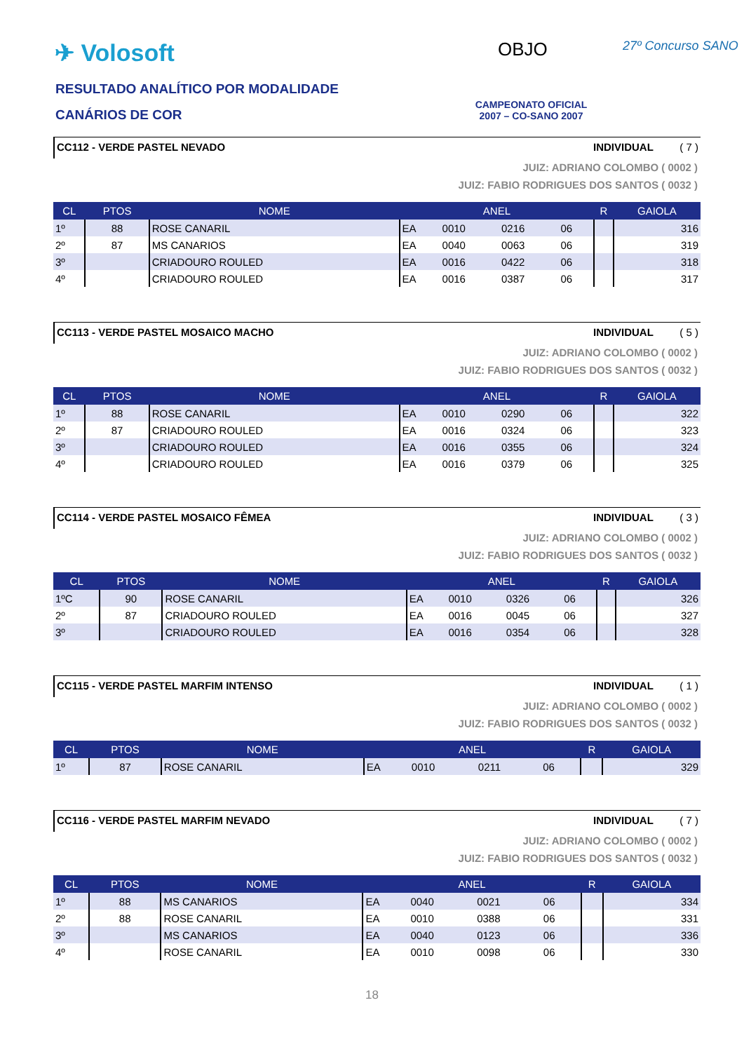✈ Volosoft
RESULTADO ANALÍTICO POR MODALIDADE
CANÁRIOS DE COR
OBJO 27º Concurso SANO
CAMPEONATO OFICIAL
2007 – CO-SANO 2007
CC112 - VERDE PASTEL NEVADO INDIVIDUAL ( 7 )
JUIZ: ADRIANO COLOMBO ( 0002 )
JUIZ: FABIO RODRIGUES DOS SANTOS ( 0032 )
| CL | PTOS | NOME | ANEL | | | | R | GAIOLA |
| --- | --- | --- | --- | --- | --- | --- | --- | --- |
| 1º | 88 | ROSE CANARIL | EA | 0010 | 0216 | 06 | | 316 |
| 2º | 87 | MS CANARIOS | EA | 0040 | 0063 | 06 | | 319 |
| 3º | | CRIADOURO ROULED | EA | 0016 | 0422 | 06 | | 318 |
| 4º | | CRIADOURO ROULED | EA | 0016 | 0387 | 06 | | 317 |
CC113 - VERDE PASTEL MOSAICO MACHO INDIVIDUAL ( 5 )
JUIZ: ADRIANO COLOMBO ( 0002 )
JUIZ: FABIO RODRIGUES DOS SANTOS ( 0032 )
| CL | PTOS | NOME | ANEL | | | | R | GAIOLA |
| --- | --- | --- | --- | --- | --- | --- | --- | --- |
| 1º | 88 | ROSE CANARIL | EA | 0010 | 0290 | 06 | | 322 |
| 2º | 87 | CRIADOURO ROULED | EA | 0016 | 0324 | 06 | | 323 |
| 3º | | CRIADOURO ROULED | EA | 0016 | 0355 | 06 | | 324 |
| 4º | | CRIADOURO ROULED | EA | 0016 | 0379 | 06 | | 325 |
CC114 - VERDE PASTEL MOSAICO FÊMEA INDIVIDUAL ( 3 )
JUIZ: ADRIANO COLOMBO ( 0002 )
JUIZ: FABIO RODRIGUES DOS SANTOS ( 0032 )
| CL | PTOS | NOME | ANEL | | | | R | GAIOLA |
| --- | --- | --- | --- | --- | --- | --- | --- | --- |
| 1ºC | 90 | ROSE CANARIL | EA | 0010 | 0326 | 06 | | 326 |
| 2º | 87 | CRIADOURO ROULED | EA | 0016 | 0045 | 06 | | 327 |
| 3º | | CRIADOURO ROULED | EA | 0016 | 0354 | 06 | | 328 |
CC115 - VERDE PASTEL MARFIM INTENSO INDIVIDUAL ( 1 )
JUIZ: ADRIANO COLOMBO ( 0002 )
JUIZ: FABIO RODRIGUES DOS SANTOS ( 0032 )
| CL | PTOS | NOME | ANEL | | | | R | GAIOLA |
| --- | --- | --- | --- | --- | --- | --- | --- | --- |
| 1º | 87 | ROSE CANARIL | EA | 0010 | 0211 | 06 | | 329 |
CC116 - VERDE PASTEL MARFIM NEVADO INDIVIDUAL ( 7 )
JUIZ: ADRIANO COLOMBO ( 0002 )
JUIZ: FABIO RODRIGUES DOS SANTOS ( 0032 )
| CL | PTOS | NOME | ANEL | | | | R | GAIOLA |
| --- | --- | --- | --- | --- | --- | --- | --- | --- |
| 1º | 88 | MS CANARIOS | EA | 0040 | 0021 | 06 | | 334 |
| 2º | 88 | ROSE CANARIL | EA | 0010 | 0388 | 06 | | 331 |
| 3º | | MS CANARIOS | EA | 0040 | 0123 | 06 | | 336 |
| 4º | | ROSE CANARIL | EA | 0010 | 0098 | 06 | | 330 |
18